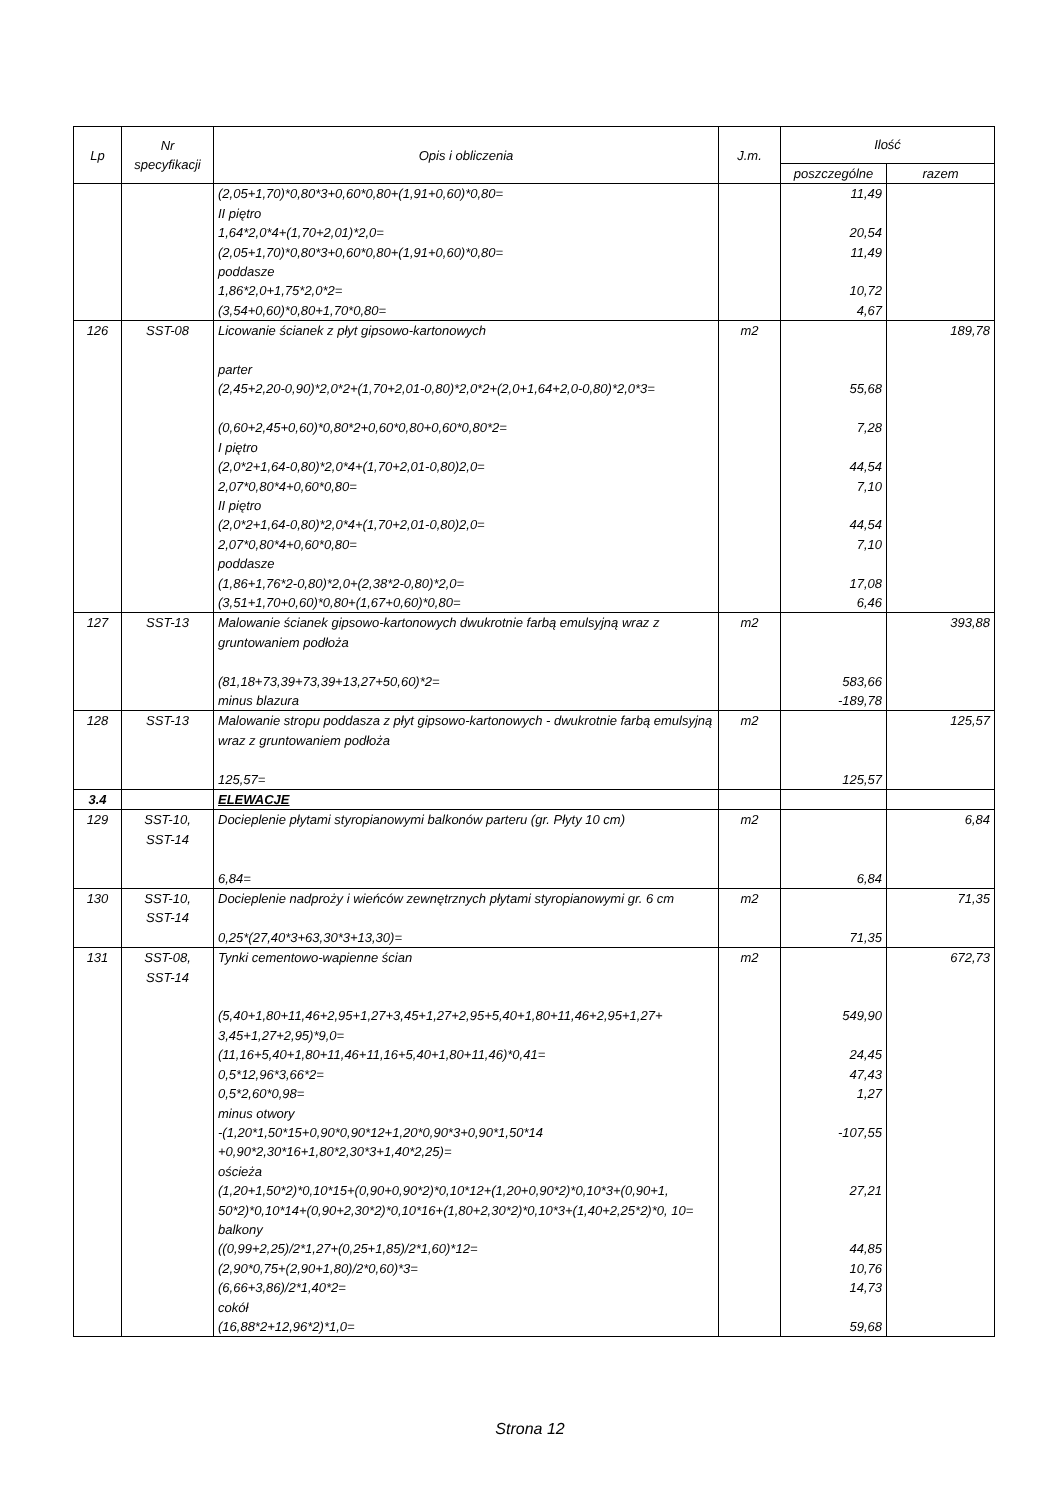| Lp | Nr specyfikacji | Opis i obliczenia | J.m. | Ilość | |
| --- | --- | --- | --- | --- | --- |
| | | | | poszczególne | razem |
| | | (2,05+1,70)*0,80*3+0,60*0,80+(1,91+0,60)*0,80= | | 11,49 | |
| | | II piętro | | | |
| | | 1,64*2,0*4+(1,70+2,01)*2,0= | | 20,54 | |
| | | (2,05+1,70)*0,80*3+0,60*0,80+(1,91+0,60)*0,80= | | 11,49 | |
| | | poddasze | | | |
| | | 1,86*2,0+1,75*2,0*2= | | 10,72 | |
| | | (3,54+0,60)*0,80+1,70*0,80= | | 4,67 | |
| 126 | SST-08 | Licowanie ścianek z płyt gipsowo-kartonowych | m2 | | 189,78 |
| | | parter | | | |
| | | (2,45+2,20-0,90)*2,0*2+(1,70+2,01-0,80)*2,0*2+(2,0+1,64+2,0-0,80)*2,0*3= | | 55,68 | |
| | | (0,60+2,45+0,60)*0,80*2+0,60*0,80+0,60*0,80*2= | | 7,28 | |
| | | I piętro | | | |
| | | (2,0*2+1,64-0,80)*2,0*4+(1,70+2,01-0,80)2,0= | | 44,54 | |
| | | 2,07*0,80*4+0,60*0,80= | | 7,10 | |
| | | II piętro | | | |
| | | (2,0*2+1,64-0,80)*2,0*4+(1,70+2,01-0,80)2,0= | | 44,54 | |
| | | 2,07*0,80*4+0,60*0,80= | | 7,10 | |
| | | poddasze | | | |
| | | (1,86+1,76*2-0,80)*2,0+(2,38*2-0,80)*2,0= | | 17,08 | |
| | | (3,51+1,70+0,60)*0,80+(1,67+0,60)*0,80= | | 6,46 | |
| 127 | SST-13 | Malowanie ścianek gipsowo-kartonowych dwukrotnie farbą emulsyjną wraz z gruntowaniem podłoża | m2 | | 393,88 |
| | | (81,18+73,39+73,39+13,27+50,60)*2= | | 583,66 | |
| | | minus blazura | | -189,78 | |
| 128 | SST-13 | Malowanie stropu poddasza z płyt gipsowo-kartonowych - dwukrotnie farbą emulsyjną wraz z gruntowaniem podłoża | m2 | | 125,57 |
| | | 125,57= | | 125,57 | |
| 3.4 | | ELEWACJE | | | |
| 129 | SST-10, SST-14 | Docieplenie płytami styropianowymi balkonów parteru (gr. Płyty 10 cm) | m2 | | 6,84 |
| | | 6,84= | | 6,84 | |
| 130 | SST-10, SST-14 | Docieplenie nadproży i wieńców zewnętrznych płytami styropianowymi gr. 6 cm | m2 | | 71,35 |
| | | 0,25*(27,40*3+63,30*3+13,30)= | | 71,35 | |
| 131 | SST-08, SST-14 | Tynki cementowo-wapienne ścian | m2 | | 672,73 |
| | | (5,40+1,80+11,46+2,95+1,27+3,45+1,27+2,95+5,40+1,80+11,46+2,95+1,27+ 3,45+1,27+2,95)*9,0= | | 549,90 | |
| | | (11,16+5,40+1,80+11,46+11,16+5,40+1,80+11,46)*0,41= | | 24,45 | |
| | | 0,5*12,96*3,66*2= | | 47,43 | |
| | | 0,5*2,60*0,98= | | 1,27 | |
| | | minus otwory | | | |
| | | -(1,20*1,50*15+0,90*0,90*12+1,20*0,90*3+0,90*1,50*14 +0,90*2,30*16+1,80*2,30*3+1,40*2,25)= | | -107,55 | |
| | | ościeża | | | |
| | | (1,20+1,50*2)*0,10*15+(0,90+0,90*2)*0,10*12+(1,20+0,90*2)*0,10*3+(0,90+1, 50*2)*0,10*14+(0,90+2,30*2)*0,10*16+(1,80+2,30*2)*0,10*3+(1,40+2,25*2)*0, 10= | | 27,21 | |
| | | balkony | | | |
| | | ((0,99+2,25)/2*1,27+(0,25+1,85)/2*1,60)*12= | | 44,85 | |
| | | (2,90*0,75+(2,90+1,80)/2*0,60)*3= | | 10,76 | |
| | | (6,66+3,86)/2*1,40*2= | | 14,73 | |
| | | cokół | | | |
| | | (16,88*2+12,96*2)*1,0= | | 59,68 | |
Strona 12